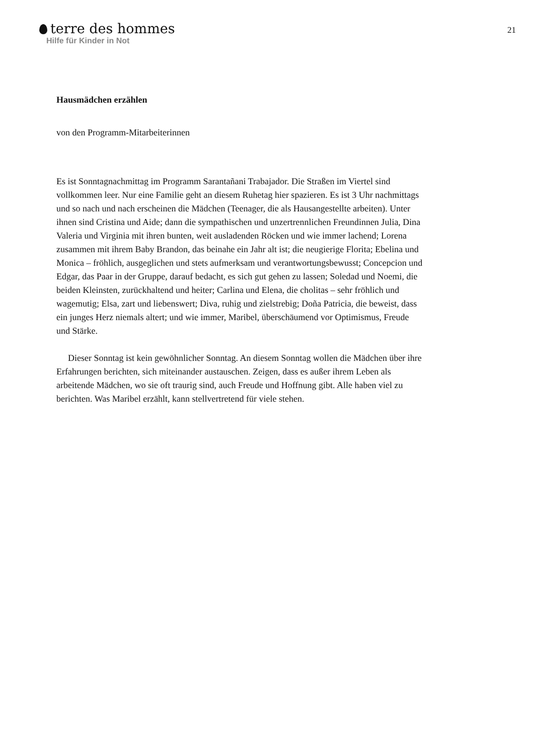terre des hommes
Hilfe für Kinder in Not
21
Hausmädchen erzählen
von den Programm-Mitarbeiterinnen
Es ist Sonntagnachmittag im Programm Sarantañani Trabajador. Die Straßen im Viertel sind vollkommen leer. Nur eine Familie geht an diesem Ruhetag hier spazieren. Es ist 3 Uhr nachmittags und so nach und nach erscheinen die Mädchen (Teenager, die als Hausangestellte arbeiten). Unter ihnen sind Cristina und Aide; dann die sympathischen und unzertrennlichen Freundinnen Julia, Dina Valeria und Virginia mit ihren bunten, weit ausladenden Röcken und wie immer lachend; Lorena zusammen mit ihrem Baby Brandon, das beinahe ein Jahr alt ist; die neugierige Florita; Ebelina und Monica – fröhlich, ausgeglichen und stets aufmerksam und verantwortungsbewusst; Concepcion und Edgar, das Paar in der Gruppe, darauf bedacht, es sich gut gehen zu lassen; Soledad und Noemi, die beiden Kleinsten, zurückhaltend und heiter; Carlina und Elena, die cholitas – sehr fröhlich und wagemutig; Elsa, zart und liebenswert; Diva, ruhig und zielstrebig; Doña Patricia, die beweist, dass ein junges Herz niemals altert; und wie immer, Maribel, überschäumend vor Optimismus, Freude und Stärke.
Dieser Sonntag ist kein gewöhnlicher Sonntag. An diesem Sonntag wollen die Mädchen über ihre Erfahrungen berichten, sich miteinander austauschen. Zeigen, dass es außer ihrem Leben als arbeitende Mädchen, wo sie oft traurig sind, auch Freude und Hoffnung gibt. Alle haben viel zu berichten. Was Maribel erzählt, kann stellvertretend für viele stehen.